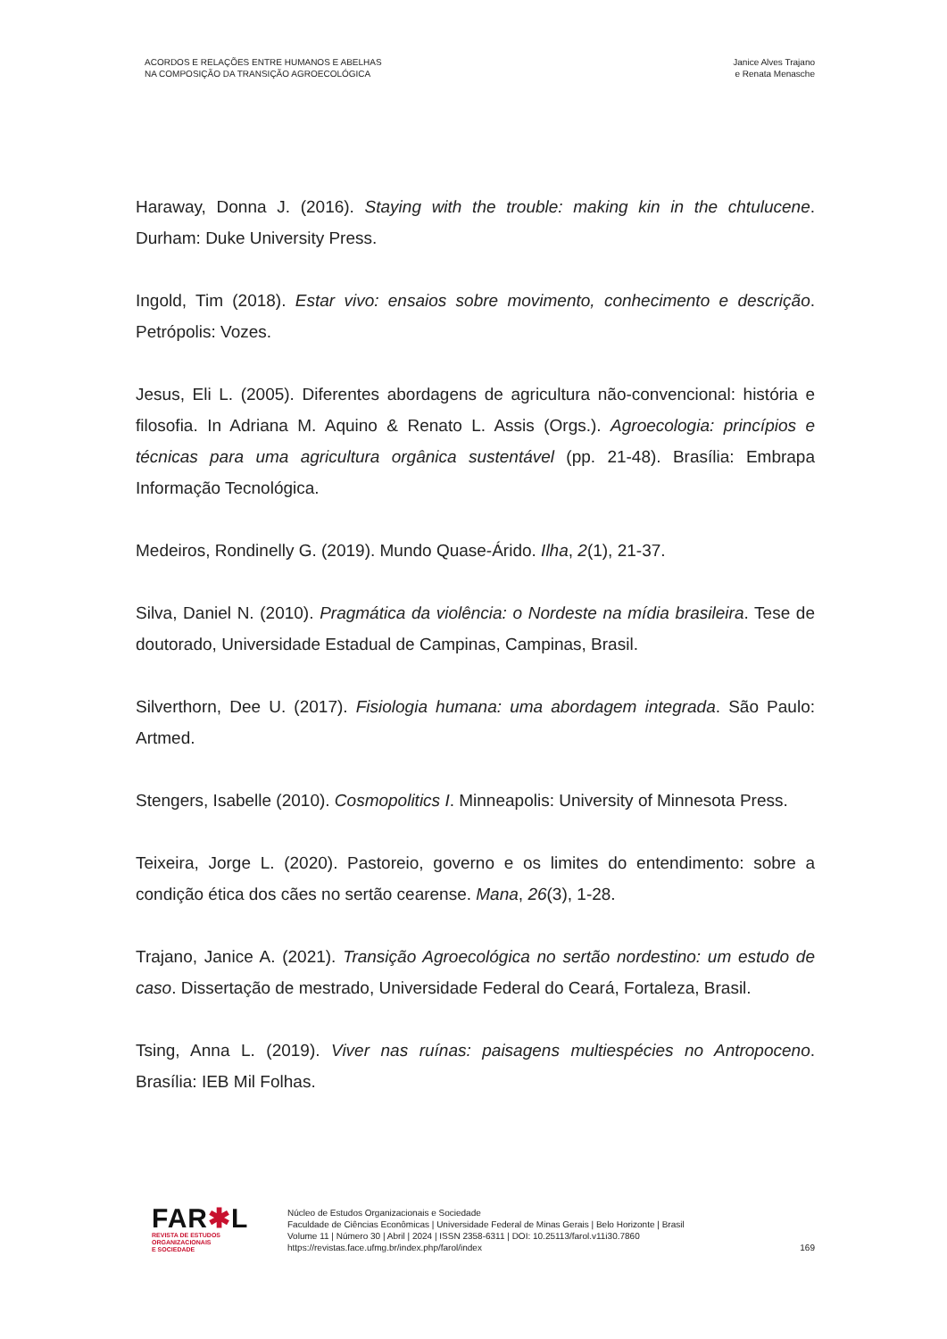ACORDOS E RELAÇÕES ENTRE HUMANOS E ABELHAS
NA COMPOSIÇÃO DA TRANSIÇÃO AGROECOLÓGICA
Janice Alves Trajano
e Renata Menasche
Haraway, Donna J. (2016). Staying with the trouble: making kin in the chtulucene. Durham: Duke University Press.
Ingold, Tim (2018). Estar vivo: ensaios sobre movimento, conhecimento e descrição. Petrópolis: Vozes.
Jesus, Eli L. (2005). Diferentes abordagens de agricultura não-convencional: história e filosofia. In Adriana M. Aquino & Renato L. Assis (Orgs.). Agroecologia: princípios e técnicas para uma agricultura orgânica sustentável (pp. 21-48). Brasília: Embrapa Informação Tecnológica.
Medeiros, Rondinelly G. (2019). Mundo Quase-Árido. Ilha, 2(1), 21-37.
Silva, Daniel N. (2010). Pragmática da violência: o Nordeste na mídia brasileira. Tese de doutorado, Universidade Estadual de Campinas, Campinas, Brasil.
Silverthorn, Dee U. (2017). Fisiologia humana: uma abordagem integrada. São Paulo: Artmed.
Stengers, Isabelle (2010). Cosmopolitics I. Minneapolis: University of Minnesota Press.
Teixeira, Jorge L. (2020). Pastoreio, governo e os limites do entendimento: sobre a condição ética dos cães no sertão cearense. Mana, 26(3), 1-28.
Trajano, Janice A. (2021). Transição Agroecológica no sertão nordestino: um estudo de caso. Dissertação de mestrado, Universidade Federal do Ceará, Fortaleza, Brasil.
Tsing, Anna L. (2019). Viver nas ruínas: paisagens multiespécies no Antropoceno. Brasília: IEB Mil Folhas.
FAR✱L
REVISTA DE ESTUDOS
ORGANIZACIONAIS
E SOCIEDADE
Núcleo de Estudos Organizacionais e Sociedade
Faculdade de Ciências Econômicas | Universidade Federal de Minas Gerais | Belo Horizonte | Brasil
Volume 11 | Número 30 | Abril | 2024 | ISSN 2358-6311 | DOI: 10.25113/farol.v11i30.7860
https://revistas.face.ufmg.br/index.php/farol/index
169